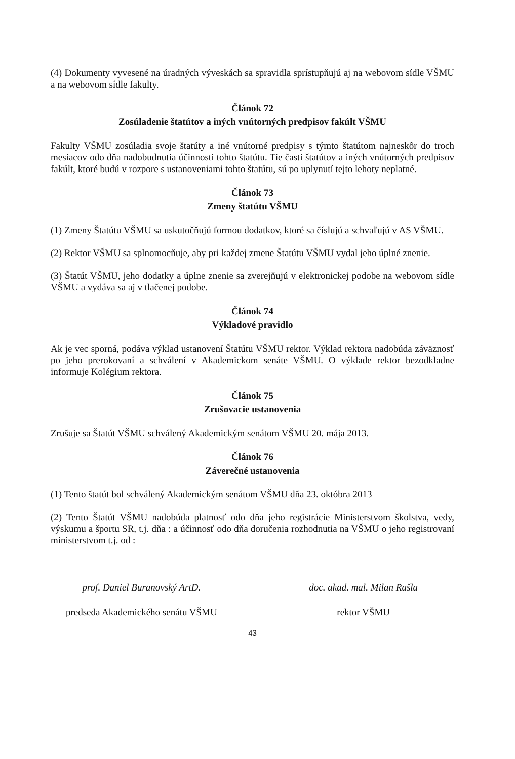(4) Dokumenty vyvesené na úradných výveskách sa spravidla sprístupňujú aj na webovom sídle VŠMU a na webovom sídle fakulty.
Článok 72
Zosúladenie štatútov a iných vnútorných predpisov fakúlt VŠMU
Fakulty VŠMU zosúladia svoje štatúty a iné vnútorné predpisy s týmto štatútom najneskôr do troch mesiacov odo dňa nadobudnutia účinnosti tohto štatútu. Tie časti štatútov a iných vnútorných predpisov fakúlt, ktoré budú v rozpore s ustanoveniami tohto štatútu, sú po uplynutí tejto lehoty neplatné.
Článok 73
Zmeny štatútu VŠMU
(1) Zmeny Štatútu VŠMU sa uskutočňujú formou dodatkov, ktoré sa číslujú a schvaľujú v AS VŠMU.
(2) Rektor VŠMU sa splnomocňuje, aby pri každej zmene Štatútu VŠMU vydal jeho úplné znenie.
(3) Štatút VŠMU, jeho dodatky a úplne znenie sa zverejňujú v elektronickej podobe na webovom sídle VŠMU a vydáva sa aj v tlačenej podobe.
Článok 74
Výkladové pravidlo
Ak je vec sporná, podáva výklad ustanovení Štatútu VŠMU rektor. Výklad rektora nadobúda záväznosť po jeho prerokovaní a schválení v Akademickom senáte VŠMU. O výklade rektor bezodkladne informuje Kolégium rektora.
Článok 75
Zrušovacie ustanovenia
Zrušuje sa Štatút VŠMU schválený Akademickým senátom VŠMU 20. mája 2013.
Článok 76
Záverečné ustanovenia
(1) Tento štatút bol schválený Akademickým senátom VŠMU dňa 23. októbra 2013
(2) Tento Štatút VŠMU nadobúda platnosť odo dňa jeho registrácie Ministerstvom školstva, vedy, výskumu a športu SR, t.j. dňa : a účinnosť odo dňa doručenia rozhodnutia na VŠMU o jeho registrovaní ministerstvom t.j. od :
prof. Daniel Buranovský ArtD.
predseda Akademického senátu VŠMU
doc. akad. mal. Milan Rašla
rektor VŠMU
43